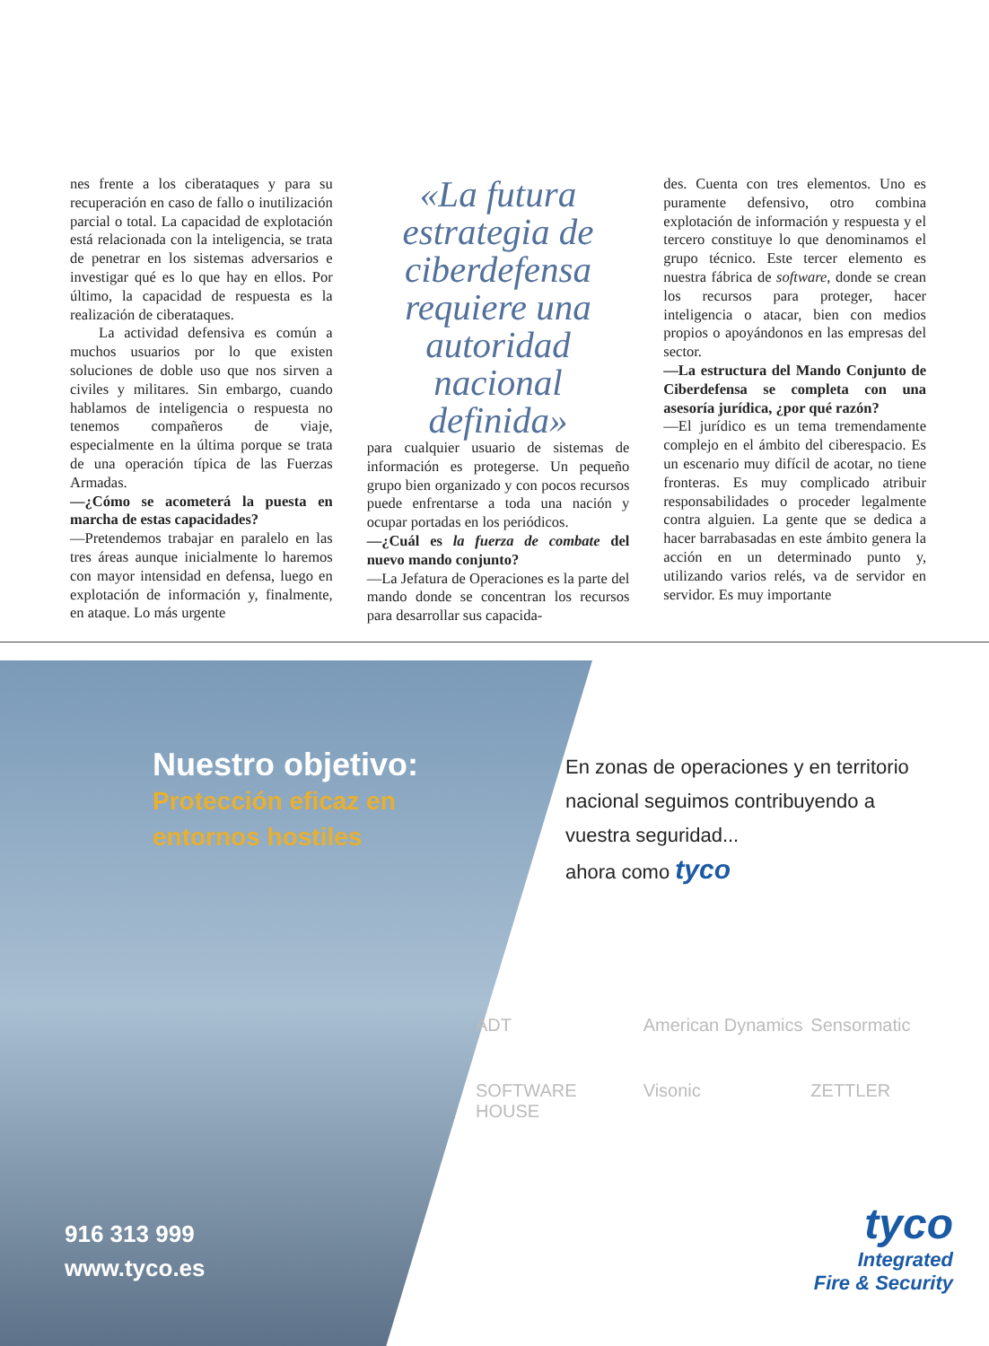nes frente a los ciberataques y para su recuperación en caso de fallo o inutilización parcial o total. La capacidad de explotación está relacionada con la inteligencia, se trata de penetrar en los sistemas adversarios e investigar qué es lo que hay en ellos. Por último, la capacidad de respuesta es la realización de ciberataques.
La actividad defensiva es común a muchos usuarios por lo que existen soluciones de doble uso que nos sirven a civiles y militares. Sin embargo, cuando hablamos de inteligencia o respuesta no tenemos compañeros de viaje, especialmente en la última porque se trata de una operación típica de las Fuerzas Armadas.
—¿Cómo se acometerá la puesta en marcha de estas capacidades?
—Pretendemos trabajar en paralelo en las tres áreas aunque inicialmente lo haremos con mayor intensidad en defensa, luego en explotación de información y, finalmente, en ataque. Lo más urgente
«La futura estrategia de ciberdefensa requiere una autoridad nacional definida»
para cualquier usuario de sistemas de información es protegerse. Un pequeño grupo bien organizado y con pocos recursos puede enfrentarse a toda una nación y ocupar portadas en los periódicos.
—¿Cuál es la fuerza de combate del nuevo mando conjunto?
—La Jefatura de Operaciones es la parte del mando donde se concentran los recursos para desarrollar sus capacida-
des. Cuenta con tres elementos. Uno es puramente defensivo, otro combina explotación de información y respuesta y el tercero constituye lo que denominamos el grupo técnico. Este tercer elemento es nuestra fábrica de software, donde se crean los recursos para proteger, hacer inteligencia o atacar, bien con medios propios o apoyándonos en las empresas del sector.
—La estructura del Mando Conjunto de Ciberdefensa se completa con una asesoría jurídica, ¿por qué razón?
—El jurídico es un tema tremendamente complejo en el ámbito del ciberespacio. Es un escenario muy difícil de acotar, no tiene fronteras. Es muy complicado atribuir responsabilidades o proceder legalmente contra alguien. La gente que se dedica a hacer barrabasadas en este ámbito genera la acción en un determinado punto y, utilizando varios relés, va de servidor en servidor. Es muy importante
Nuestro objetivo:
Protección eficaz en
entornos hostiles
916 313 999
www.tyco.es
En zonas de operaciones y en territorio
nacional seguimos contribuyendo a
vuestra seguridad...
ahora como tyco
ADT American Dynamics Sensormatic SOFTWARE HOUSE Visonic ZETTLER
tyco
Integrated
Fire & Security